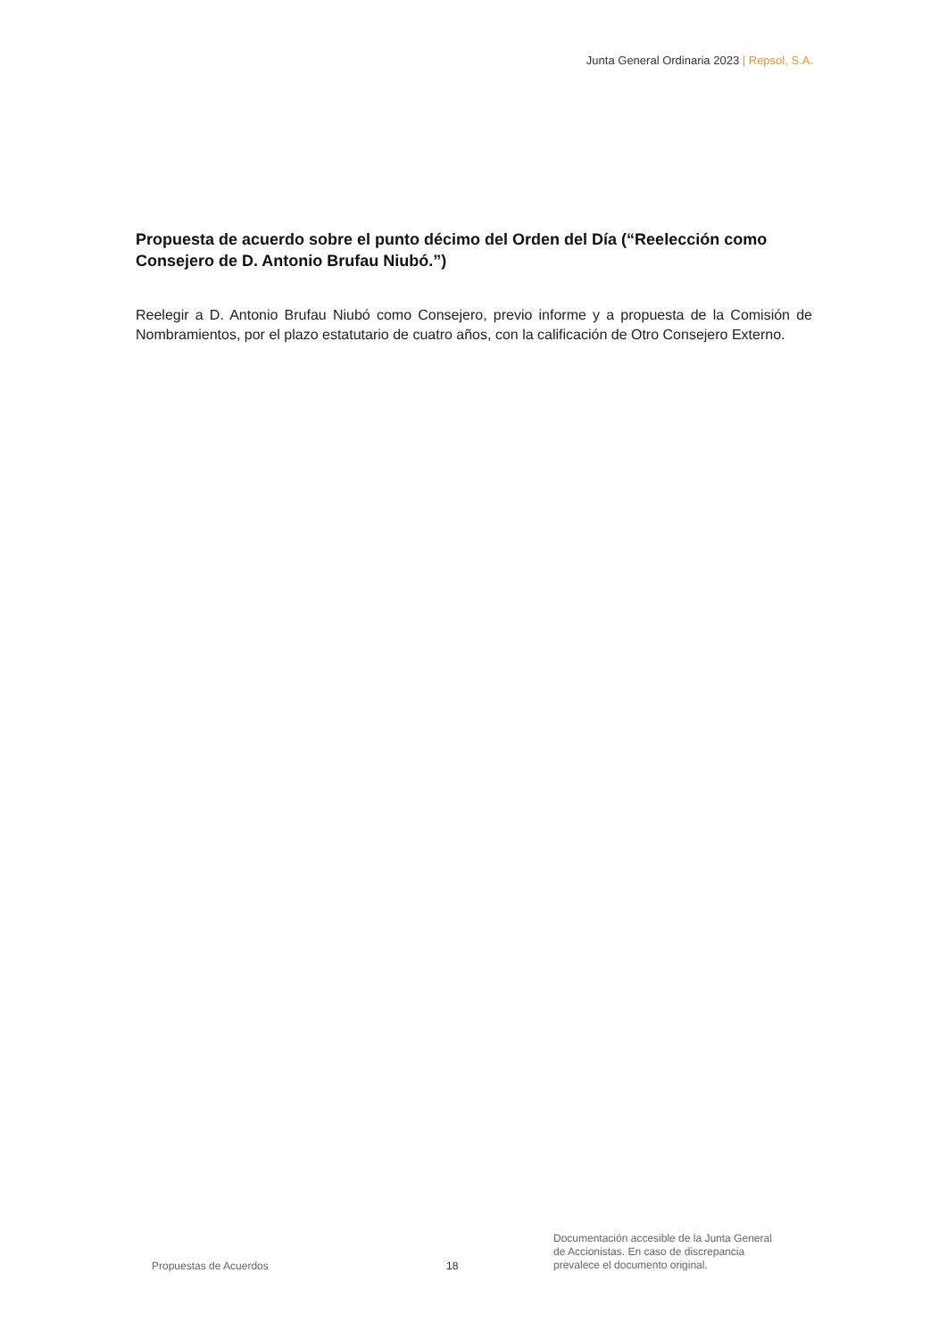Junta General Ordinaria 2023 | Repsol, S.A.
Propuesta de acuerdo sobre el punto décimo del Orden del Día (“Reelección como Consejero de D. Antonio Brufau Niubó.”)
Reelegir a D. Antonio Brufau Niubó como Consejero, previo informe y a propuesta de la Comisión de Nombramientos, por el plazo estatutario de cuatro años, con la calificación de Otro Consejero Externo.
Propuestas de Acuerdos
18
Documentación accesible de la Junta General de Accionistas. En caso de discrepancia prevalece el documento original.